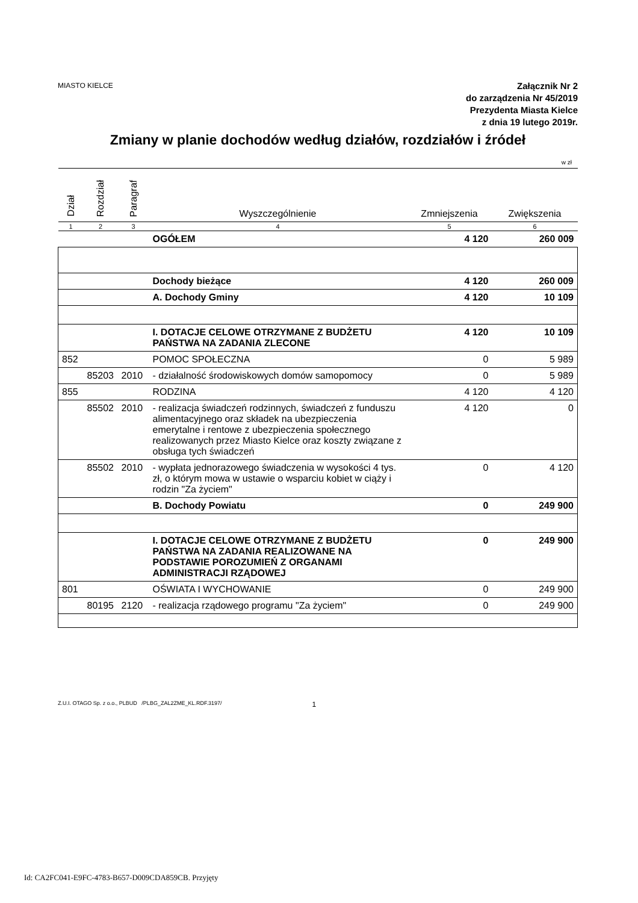MIASTO KIELCE
Załącznik Nr 2
do zarządzenia Nr 45/2019
Prezydenta Miasta Kielce
z dnia 19 lutego 2019r.
Zmiany w planie dochodów według działów, rozdziałów i źródeł
w zł
| Dział | Rozdział | Paragraf | Wyszczególnienie | Zmniejszenia | Zwiększenia |
| --- | --- | --- | --- | --- | --- |
| 1 | 2 | 3 | 4 | 5 | 6 |
| | | | OGÓŁEM | 4 120 | 260 009 |
| | | | Dochody bieżące | 4 120 | 260 009 |
| | | | A. Dochody Gminy | 4 120 | 10 109 |
| | | | I. DOTACJE CELOWE OTRZYMANE Z BUDŻETU PAŃSTWA NA ZADANIA ZLECONE | 4 120 | 10 109 |
| 852 | | | POMOC SPOŁECZNA | 0 | 5 989 |
| | 85203 | 2010 | - działalność środowiskowych domów samopomocy | 0 | 5 989 |
| 855 | | | RODZINA | 4 120 | 4 120 |
| | 85502 | 2010 | - realizacja świadczeń rodzinnych, świadczeń z funduszu alimentacyjnego oraz składek na ubezpieczenia emerytalne i rentowe z ubezpieczenia społecznego realizowanych przez Miasto Kielce oraz koszty związane z obsługa tych świadczeń | 4 120 | 0 |
| | 85502 | 2010 | - wypłata jednorazowego świadczenia w wysokości 4 tys. zł, o którym mowa w ustawie o wsparciu kobiet w ciąży i rodzin "Za życiem" | 0 | 4 120 |
| | | | B. Dochody Powiatu | 0 | 249 900 |
| | | | I. DOTACJE CELOWE OTRZYMANE Z BUDŻETU PAŃSTWA NA ZADANIA REALIZOWANE NA PODSTAWIE POROZUMIEŃ Z ORGANAMI ADMINISTRACJI RZĄDOWEJ | 0 | 249 900 |
| 801 | | | OŚWIATA I WYCHOWANIE | 0 | 249 900 |
| | 80195 | 2120 | - realizacja rządowego programu "Za życiem" | 0 | 249 900 |
Z.U.I. OTAGO Sp. z o.o., PLBUD /PLBG_ZAL2ZME_KL.RDF.3197/ 1
Id: CA2FC041-E9FC-4783-B657-D009CDA859CB. Przyjęty